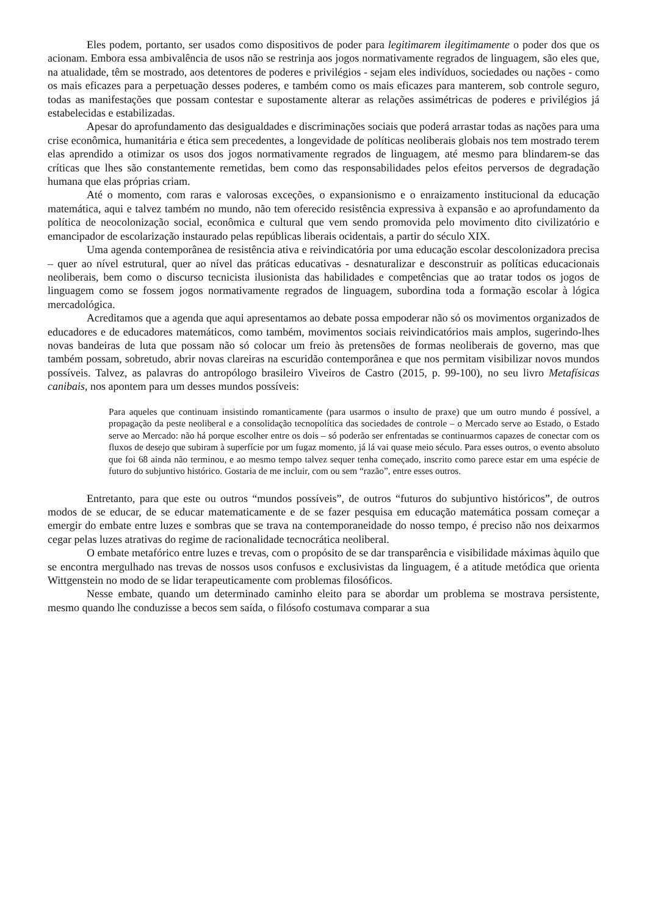Eles podem, portanto, ser usados como dispositivos de poder para legitimarem ilegitimamente o poder dos que os acionam. Embora essa ambivalência de usos não se restrinja aos jogos normativamente regrados de linguagem, são eles que, na atualidade, têm se mostrado, aos detentores de poderes e privilégios - sejam eles indivíduos, sociedades ou nações - como os mais eficazes para a perpetuação desses poderes, e também como os mais eficazes para manterem, sob controle seguro, todas as manifestações que possam contestar e supostamente alterar as relações assimétricas de poderes e privilégios já estabelecidas e estabilizadas.
Apesar do aprofundamento das desigualdades e discriminações sociais que poderá arrastar todas as nações para uma crise econômica, humanitária e ética sem precedentes, a longevidade de políticas neoliberais globais nos tem mostrado terem elas aprendido a otimizar os usos dos jogos normativamente regrados de linguagem, até mesmo para blindarem-se das críticas que lhes são constantemente remetidas, bem como das responsabilidades pelos efeitos perversos de degradação humana que elas próprias criam.
Até o momento, com raras e valorosas exceções, o expansionismo e o enraizamento institucional da educação matemática, aqui e talvez também no mundo, não tem oferecido resistência expressiva à expansão e ao aprofundamento da política de neocolonização social, econômica e cultural que vem sendo promovida pelo movimento dito civilizatório e emancipador de escolarização instaurado pelas repúblicas liberais ocidentais, a partir do século XIX.
Uma agenda contemporânea de resistência ativa e reivindicatória por uma educação escolar descolonizadora precisa – quer ao nível estrutural, quer ao nível das práticas educativas - desnaturalizar e desconstruir as políticas educacionais neoliberais, bem como o discurso tecnicista ilusionista das habilidades e competências que ao tratar todos os jogos de linguagem como se fossem jogos normativamente regrados de linguagem, subordina toda a formação escolar à lógica mercadológica.
Acreditamos que a agenda que aqui apresentamos ao debate possa empoderar não só os movimentos organizados de educadores e de educadores matemáticos, como também, movimentos sociais reivindicatórios mais amplos, sugerindo-lhes novas bandeiras de luta que possam não só colocar um freio às pretensões de formas neoliberais de governo, mas que também possam, sobretudo, abrir novas clareiras na escuridão contemporânea e que nos permitam visibilizar novos mundos possíveis. Talvez, as palavras do antropólogo brasileiro Viveiros de Castro (2015, p. 99-100), no seu livro Metafísicas canibais, nos apontem para um desses mundos possíveis:
Para aqueles que continuam insistindo romanticamente (para usarmos o insulto de praxe) que um outro mundo é possível, a propagação da peste neoliberal e a consolidação tecnopolítica das sociedades de controle – o Mercado serve ao Estado, o Estado serve ao Mercado: não há porque escolher entre os dois – só poderão ser enfrentadas se continuarmos capazes de conectar com os fluxos de desejo que subiram à superfície por um fugaz momento, já lá vai quase meio século. Para esses outros, o evento absoluto que foi 68 ainda não terminou, e ao mesmo tempo talvez sequer tenha começado, inscrito como parece estar em uma espécie de futuro do subjuntivo histórico. Gostaria de me incluir, com ou sem “razão”, entre esses outros.
Entretanto, para que este ou outros “mundos possíveis”, de outros “futuros do subjuntivo históricos”, de outros modos de se educar, de se educar matematicamente e de se fazer pesquisa em educação matemática possam começar a emergir do embate entre luzes e sombras que se trava na contemporaneidade do nosso tempo, é preciso não nos deixarmos cegar pelas luzes atrativas do regime de racionalidade tecnocrática neoliberal.
O embate metafórico entre luzes e trevas, com o propósito de se dar transparência e visibilidade máximas àquilo que se encontra mergulhado nas trevas de nossos usos confusos e exclusivistas da linguagem, é a atitude metódica que orienta Wittgenstein no modo de se lidar terapeuticamente com problemas filosóficos.
Nesse embate, quando um determinado caminho eleito para se abordar um problema se mostrava persistente, mesmo quando lhe conduzisse a becos sem saída, o filósofo costumava comparar a sua